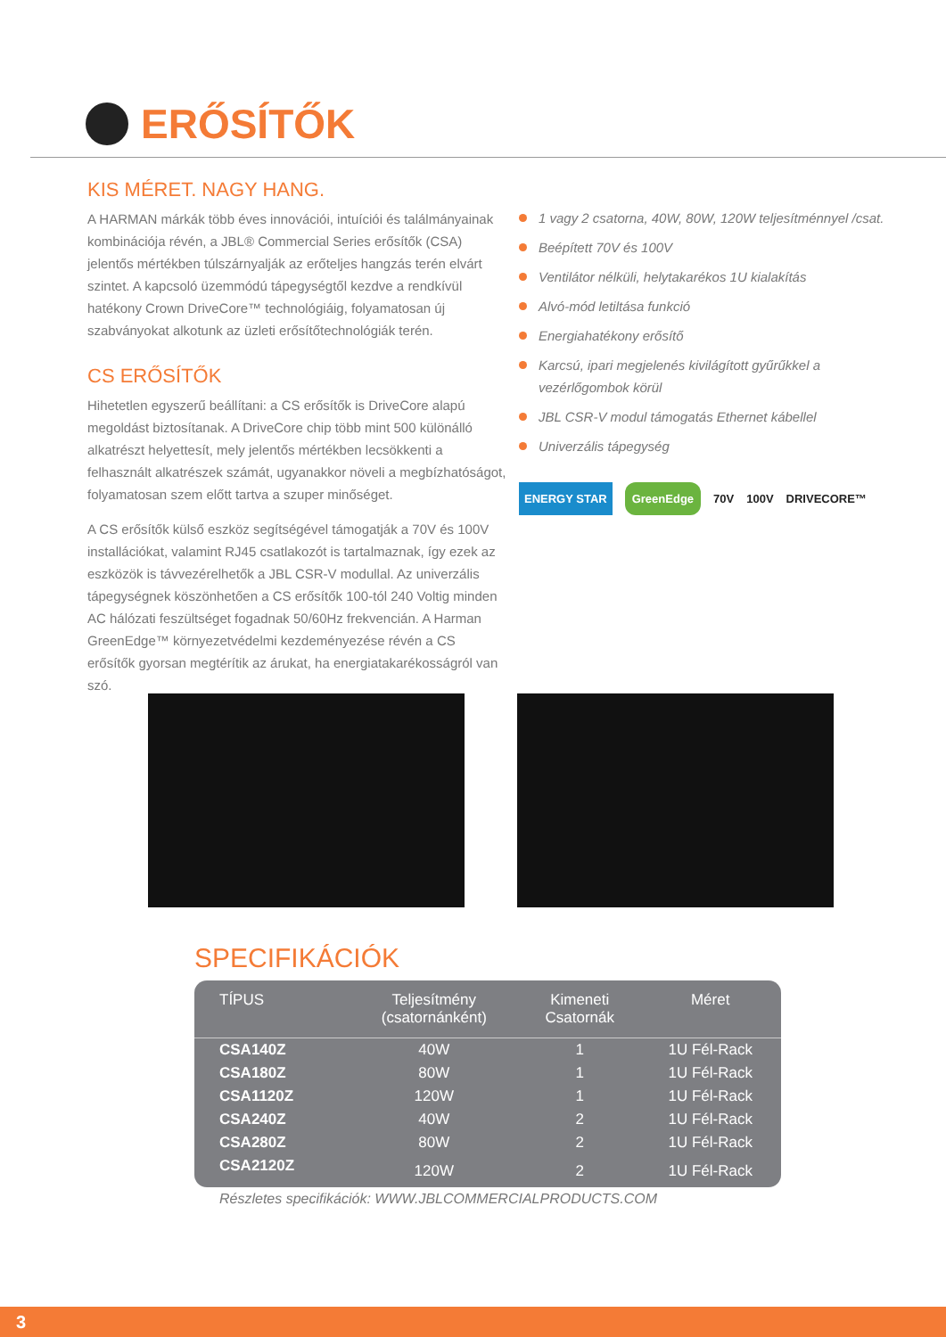ERŐSÍTŐK
KIS MÉRET. NAGY HANG.
A HARMAN márkák több éves innovációi, intuíciói és találmányainak kombinációja révén, a JBL® Commercial Series erősítők (CSA) jelentős mértékben túlszárnyalják az erőteljes hangzás terén elvárt szintet. A kapcsoló üzemmódú tápegységtől kezdve a rendkívül hatékony Crown DriveCore™ technológiáig, folyamatosan új szabványokat alkotunk az üzleti erősítőtechnológiák terén.
CS ERŐSÍTŐK
Hihetetlen egyszerű beállítani: a CS erősítők is DriveCore alapú megoldást biztosítanak. A DriveCore chip több mint 500 különálló alkatrészt helyettesít, mely jelentős mértékben lecsökkenti a felhasznált alkatrészek számát, ugyanakkor növeli a megbízhatóságot, folyamatosan szem előtt tartva a szuper minőséget.
A CS erősítők külső eszköz segítségével támogatják a 70V és 100V installációkat, valamint RJ45 csatlakozót is tartalmaznak, így ezek az eszközök is távvezérelhetők a JBL CSR-V modullal. Az univerzális tápegységnek köszönhetően a CS erősítők 100-tól 240 Voltig minden AC hálózati feszültséget fogadnak 50/60Hz frekvencián. A Harman GreenEdge™ környezetvédelmi kezdeményezése révén a CS erősítők gyorsan megtérítik az árukat, ha energiatakarékosságról van szó.
1 vagy 2 csatorna, 40W, 80W, 120W teljesítménnyel /csat.
Beépített 70V és 100V
Ventilátor nélküli, helytakarékos 1U kialakítás
Alvó-mód letiltása funkció
Energiahatékony erősítő
Karcsú, ipari megjelenés kivilágított gyűrűkkel a vezérlőgombok körül
JBL CSR-V modul támogatás Ethernet kábellel
Univerzális tápegység
ENERGY STAR GreenEdge 70V 100V DRIVECORE™
SPECIFIKÁCIÓK
| TÍPUS | Teljesítmény (csatornánként) | Kimeneti Csatornák | Méret |
| --- | --- | --- | --- |
| CSA140Z | 40W | 1 | 1U Fél-Rack |
| CSA180Z | 80W | 1 | 1U Fél-Rack |
| CSA1120Z | 120W | 1 | 1U Fél-Rack |
| CSA240Z | 40W | 2 | 1U Fél-Rack |
| CSA280Z | 80W | 2 | 1U Fél-Rack |
| CSA2120Z | 120W | 2 | 1U Fél-Rack |
Részletes specifikációk: WWW.JBLCOMMERCIALPRODUCTS.COM
3